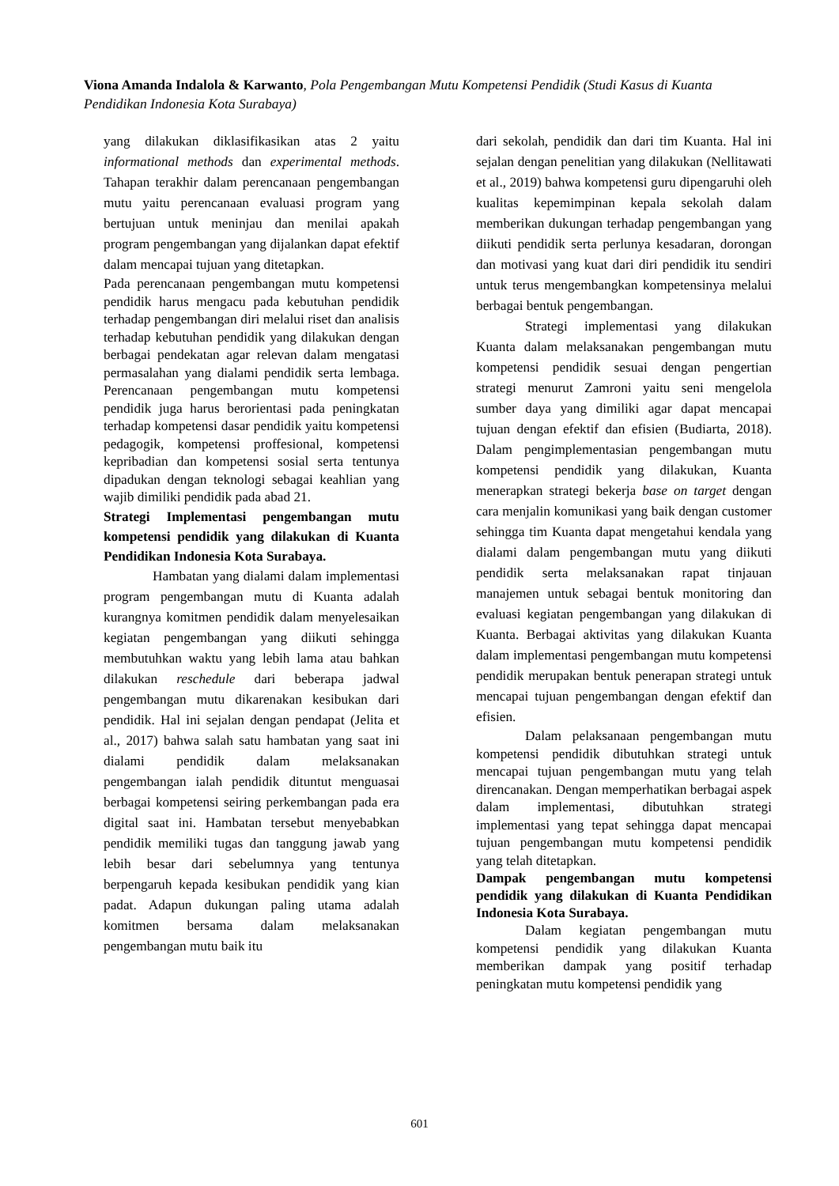Viona Amanda Indalola & Karwanto, Pola Pengembangan Mutu Kompetensi Pendidik (Studi Kasus di Kuanta Pendidikan Indonesia Kota Surabaya)
yang dilakukan diklasifikasikan atas 2 yaitu informational methods dan experimental methods. Tahapan terakhir dalam perencanaan pengembangan mutu yaitu perencanaan evaluasi program yang bertujuan untuk meninjau dan menilai apakah program pengembangan yang dijalankan dapat efektif dalam mencapai tujuan yang ditetapkan.
Pada perencanaan pengembangan mutu kompetensi pendidik harus mengacu pada kebutuhan pendidik terhadap pengembangan diri melalui riset dan analisis terhadap kebutuhan pendidik yang dilakukan dengan berbagai pendekatan agar relevan dalam mengatasi permasalahan yang dialami pendidik serta lembaga. Perencanaan pengembangan mutu kompetensi pendidik juga harus berorientasi pada peningkatan terhadap kompetensi dasar pendidik yaitu kompetensi pedagogik, kompetensi proffesional, kompetensi kepribadian dan kompetensi sosial serta tentunya dipadukan dengan teknologi sebagai keahlian yang wajib dimiliki pendidik pada abad 21.
Strategi Implementasi pengembangan mutu kompetensi pendidik yang dilakukan di Kuanta Pendidikan Indonesia Kota Surabaya.
Hambatan yang dialami dalam implementasi program pengembangan mutu di Kuanta adalah kurangnya komitmen pendidik dalam menyelesaikan kegiatan pengembangan yang diikuti sehingga membutuhkan waktu yang lebih lama atau bahkan dilakukan reschedule dari beberapa jadwal pengembangan mutu dikarenakan kesibukan dari pendidik. Hal ini sejalan dengan pendapat (Jelita et al., 2017) bahwa salah satu hambatan yang saat ini dialami pendidik dalam melaksanakan pengembangan ialah pendidik dituntut menguasai berbagai kompetensi seiring perkembangan pada era digital saat ini. Hambatan tersebut menyebabkan pendidik memiliki tugas dan tanggung jawab yang lebih besar dari sebelumnya yang tentunya berpengaruh kepada kesibukan pendidik yang kian padat. Adapun dukungan paling utama adalah komitmen bersama dalam melaksanakan pengembangan mutu baik itu
dari sekolah, pendidik dan dari tim Kuanta. Hal ini sejalan dengan penelitian yang dilakukan (Nellitawati et al., 2019) bahwa kompetensi guru dipengaruhi oleh kualitas kepemimpinan kepala sekolah dalam memberikan dukungan terhadap pengembangan yang diikuti pendidik serta perlunya kesadaran, dorongan dan motivasi yang kuat dari diri pendidik itu sendiri untuk terus mengembangkan kompetensinya melalui berbagai bentuk pengembangan.
Strategi implementasi yang dilakukan Kuanta dalam melaksanakan pengembangan mutu kompetensi pendidik sesuai dengan pengertian strategi menurut Zamroni yaitu seni mengelola sumber daya yang dimiliki agar dapat mencapai tujuan dengan efektif dan efisien (Budiarta, 2018). Dalam pengimplementasian pengembangan mutu kompetensi pendidik yang dilakukan, Kuanta menerapkan strategi bekerja base on target dengan cara menjalin komunikasi yang baik dengan customer sehingga tim Kuanta dapat mengetahui kendala yang dialami dalam pengembangan mutu yang diikuti pendidik serta melaksanakan rapat tinjauan manajemen untuk sebagai bentuk monitoring dan evaluasi kegiatan pengembangan yang dilakukan di Kuanta. Berbagai aktivitas yang dilakukan Kuanta dalam implementasi pengembangan mutu kompetensi pendidik merupakan bentuk penerapan strategi untuk mencapai tujuan pengembangan dengan efektif dan efisien.
Dalam pelaksanaan pengembangan mutu kompetensi pendidik dibutuhkan strategi untuk mencapai tujuan pengembangan mutu yang telah direncanakan. Dengan memperhatikan berbagai aspek dalam implementasi, dibutuhkan strategi implementasi yang tepat sehingga dapat mencapai tujuan pengembangan mutu kompetensi pendidik yang telah ditetapkan.
Dampak pengembangan mutu kompetensi pendidik yang dilakukan di Kuanta Pendidikan Indonesia Kota Surabaya.
Dalam kegiatan pengembangan mutu kompetensi pendidik yang dilakukan Kuanta memberikan dampak yang positif terhadap peningkatan mutu kompetensi pendidik yang
601